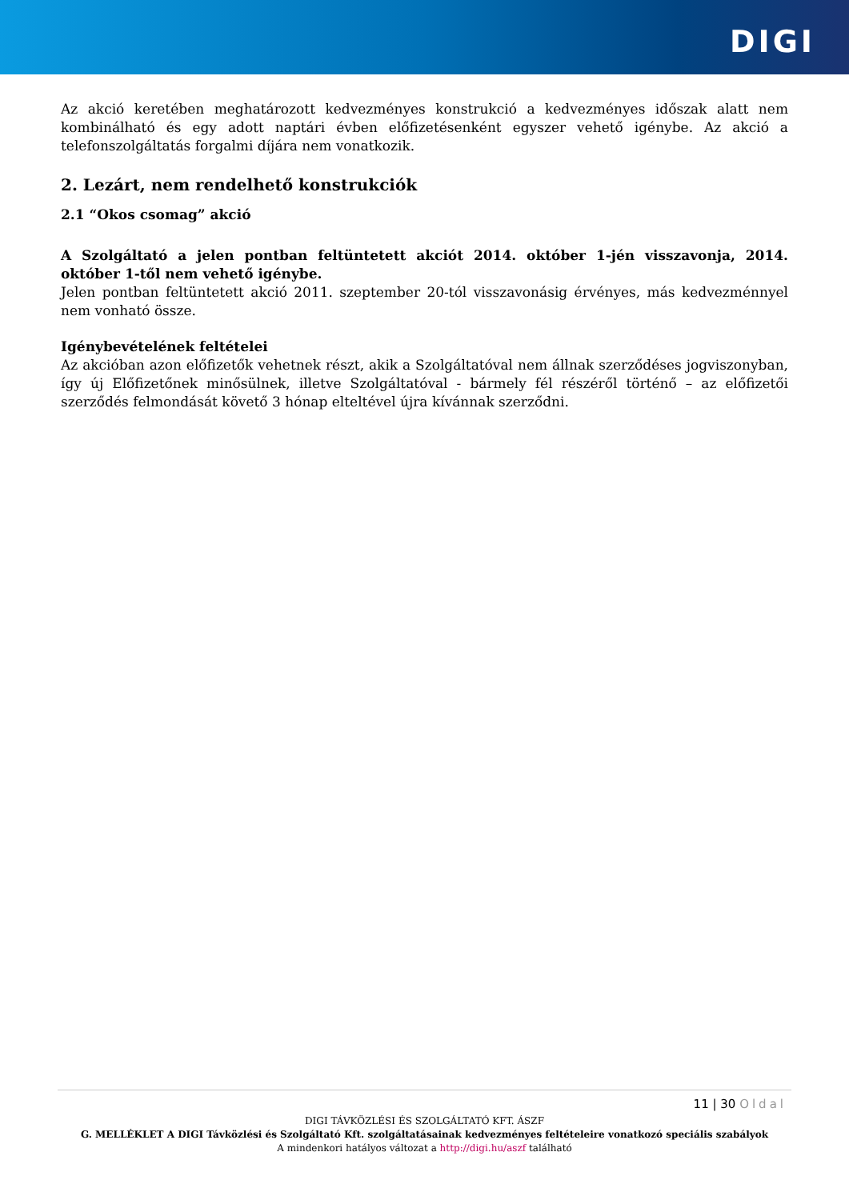DIGI
Az akció keretében meghatározott kedvezményes konstrukció a kedvezményes időszak alatt nem kombinálható és egy adott naptári évben előfizetésenként egyszer vehető igénybe. Az akció a telefonszolgáltatás forgalmi díjára nem vonatkozik.
2. Lezárt, nem rendelhető konstrukciók
2.1 “Okos csomag” akció
A Szolgáltató a jelen pontban feltüntetett akciót 2014. október 1-jén visszavonja, 2014. október 1-től nem vehető igénybe.
Jelen pontban feltüntetett akció 2011. szeptember 20-tól visszavonásig érvényes, más kedvezménnyel nem vonható össze.
Igénybevételének feltételei
Az akcióban azon előfizetők vehetnek részt, akik a Szolgáltatóval nem állnak szerződéses jogviszonyban, így új Előfizetőnek minősülnek, illetve Szolgáltatóval - bármely fél részéről történő – az előfizetői szerződés felmondását követő 3 hónap elteltével újra kívánnak szerződni.
11 | 30 Oldal
DIGI TÁVKÖZLÉSI ÉS SZOLGÁLTATÓ KFT. ÁSZF
G. MELLÉKLET A DIGI Távközlési és Szolgáltató Kft. szolgáltatásainak kedvezményes feltételeire vonatkozó speciális szabályok
A mindenkori hatályos változat a http://digi.hu/aszf található